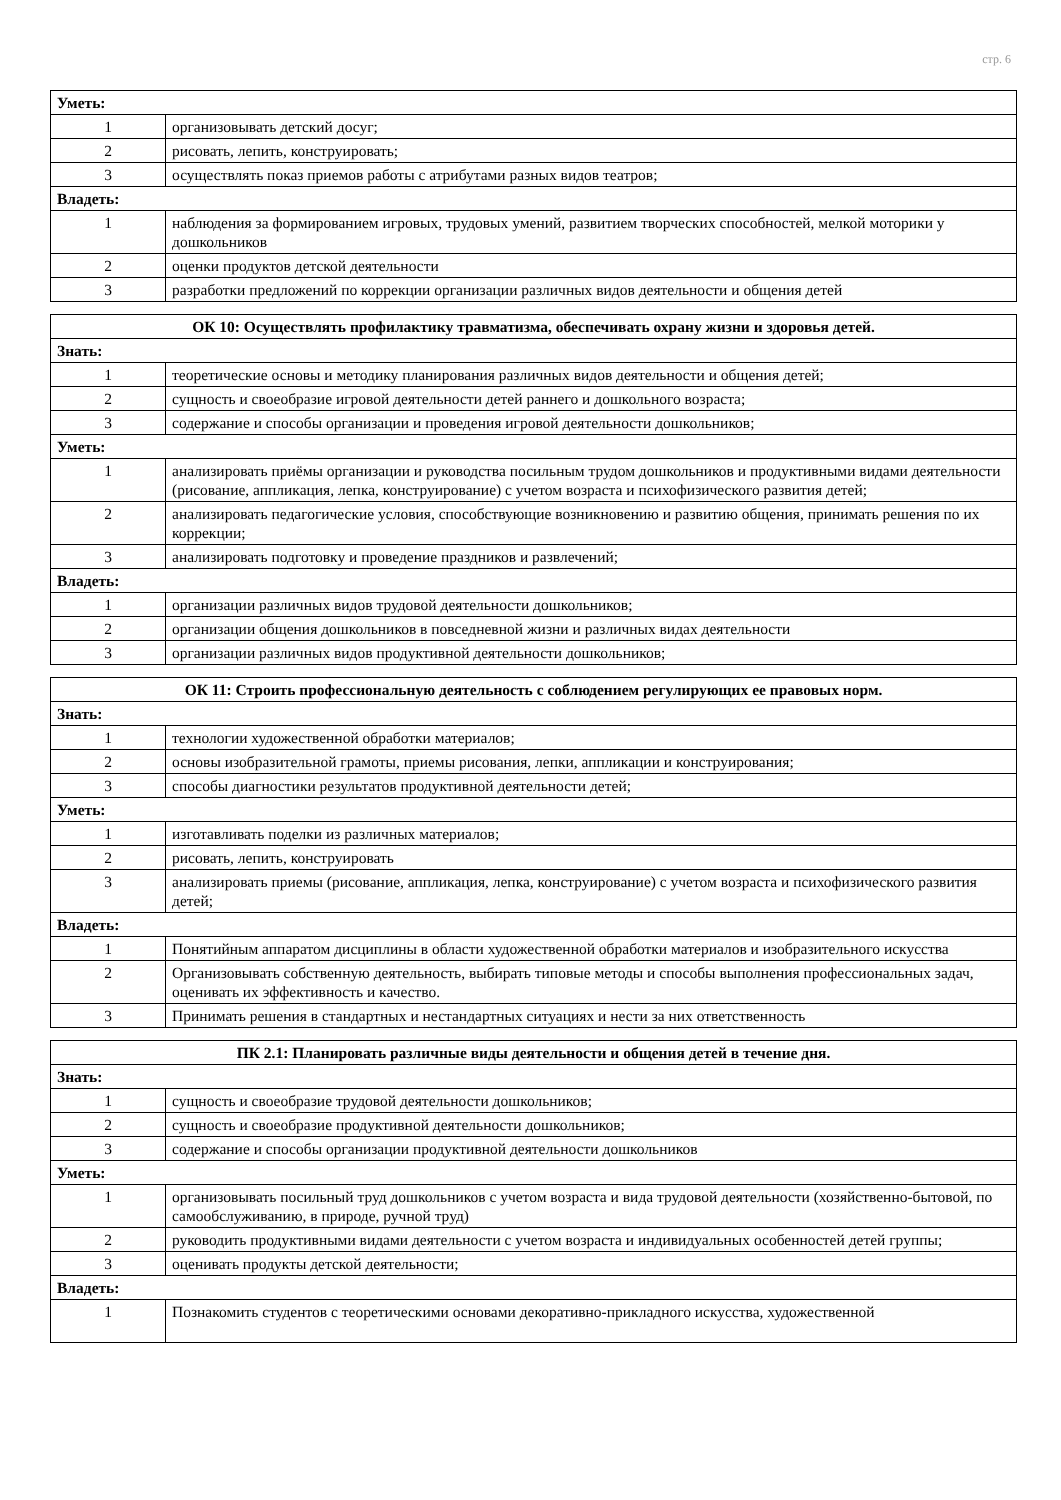стр. 6
| Уметь: | |
| 1 | организовывать детский досуг; |
| 2 | рисовать, лепить, конструировать; |
| 3 | осуществлять показ приемов работы с атрибутами разных видов театров; |
| Владеть: | |
| 1 | наблюдения за формированием игровых, трудовых умений, развитием творческих способностей, мелкой моторики у дошкольников |
| 2 | оценки продуктов детской деятельности |
| 3 | разработки предложений по коррекции организации различных видов деятельности и общения детей |
| ОК 10: Осуществлять профилактику травматизма, обеспечивать охрану жизни и здоровья детей. | |
| --- | --- |
| Знать: | |
| 1 | теоретические основы и методику планирования различных видов деятельности и общения детей; |
| 2 | сущность и своеобразие игровой деятельности детей раннего и дошкольного возраста; |
| 3 | содержание и способы организации и проведения игровой деятельности дошкольников; |
| Уметь: | |
| 1 | анализировать приёмы организации и руководства посильным трудом дошкольников и продуктивными видами деятельности (рисование, аппликация, лепка, конструирование) с учетом возраста и психофизического развития детей; |
| 2 | анализировать педагогические условия, способствующие возникновению и развитию общения, принимать решения по их коррекции; |
| 3 | анализировать подготовку и проведение праздников и развлечений; |
| Владеть: | |
| 1 | организации различных видов трудовой деятельности дошкольников; |
| 2 | организации общения дошкольников в повседневной жизни и различных видах деятельности |
| 3 | организации различных видов продуктивной деятельности дошкольников; |
| ОК 11: Строить профессиональную деятельность с соблюдением регулирующих ее правовых норм. | |
| --- | --- |
| Знать: | |
| 1 | технологии художественной обработки материалов; |
| 2 | основы изобразительной грамоты, приемы рисования, лепки, аппликации и конструирования; |
| 3 | способы диагностики результатов продуктивной деятельности детей; |
| Уметь: | |
| 1 | изготавливать поделки из различных материалов; |
| 2 | рисовать, лепить, конструировать |
| 3 | анализировать приемы (рисование, аппликация, лепка, конструирование) с учетом возраста и психофизического развития детей; |
| Владеть: | |
| 1 | Понятийным аппаратом дисциплины в области художественной обработки материалов и изобразительного искусства |
| 2 | Организовывать собственную деятельность, выбирать типовые методы и способы выполнения профессиональных задач, оценивать их эффективность и качество. |
| 3 | Принимать решения в стандартных и нестандартных ситуациях и нести за них ответственность |
| ПК 2.1: Планировать различные виды деятельности и общения детей в течение дня. | |
| --- | --- |
| Знать: | |
| 1 | сущность и своеобразие трудовой деятельности дошкольников; |
| 2 | сущность и своеобразие продуктивной деятельности дошкольников; |
| 3 | содержание и способы организации продуктивной деятельности дошкольников |
| Уметь: | |
| 1 | организовывать посильный труд дошкольников с учетом возраста и вида трудовой деятельности (хозяйственно-бытовой, по самообслуживанию, в природе, ручной труд) |
| 2 | руководить продуктивными видами деятельности с учетом возраста и индивидуальных особенностей детей группы; |
| 3 | оценивать продукты детской деятельности; |
| Владеть: | |
| 1 | Познакомить студентов с теоретическими основами декоративно-прикладного искусства, художественной |